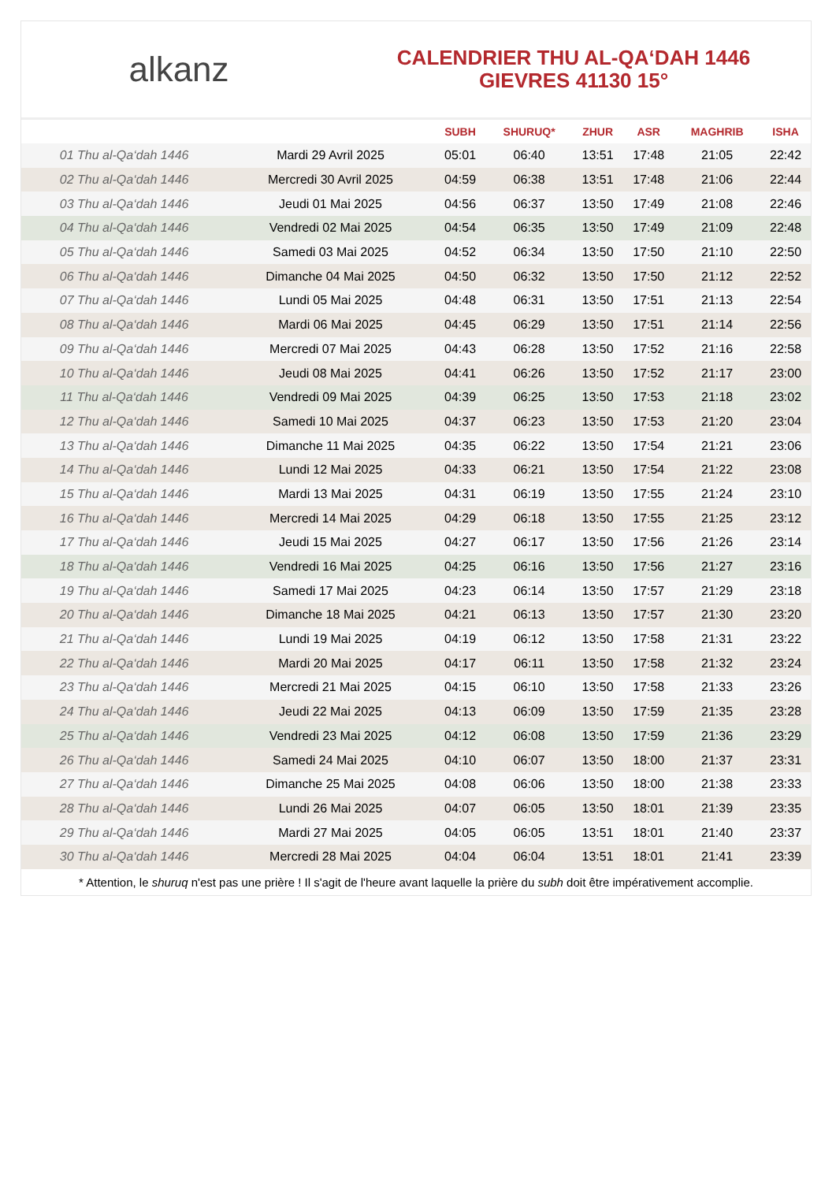alkanz
CALENDRIER THU AL-QA‘DAH 1446
GIEVRES 41130 15°
| | | SUBH | SHURUQ* | ZHUR | ASR | MAGHRIB | ISHA |
| --- | --- | --- | --- | --- | --- | --- | --- |
| 01 Thu al-Qa‘dah 1446 | Mardi 29 Avril 2025 | 05:01 | 06:40 | 13:51 | 17:48 | 21:05 | 22:42 |
| 02 Thu al-Qa‘dah 1446 | Mercredi 30 Avril 2025 | 04:59 | 06:38 | 13:51 | 17:48 | 21:06 | 22:44 |
| 03 Thu al-Qa‘dah 1446 | Jeudi 01 Mai 2025 | 04:56 | 06:37 | 13:50 | 17:49 | 21:08 | 22:46 |
| 04 Thu al-Qa‘dah 1446 | Vendredi 02 Mai 2025 | 04:54 | 06:35 | 13:50 | 17:49 | 21:09 | 22:48 |
| 05 Thu al-Qa‘dah 1446 | Samedi 03 Mai 2025 | 04:52 | 06:34 | 13:50 | 17:50 | 21:10 | 22:50 |
| 06 Thu al-Qa‘dah 1446 | Dimanche 04 Mai 2025 | 04:50 | 06:32 | 13:50 | 17:50 | 21:12 | 22:52 |
| 07 Thu al-Qa‘dah 1446 | Lundi 05 Mai 2025 | 04:48 | 06:31 | 13:50 | 17:51 | 21:13 | 22:54 |
| 08 Thu al-Qa‘dah 1446 | Mardi 06 Mai 2025 | 04:45 | 06:29 | 13:50 | 17:51 | 21:14 | 22:56 |
| 09 Thu al-Qa‘dah 1446 | Mercredi 07 Mai 2025 | 04:43 | 06:28 | 13:50 | 17:52 | 21:16 | 22:58 |
| 10 Thu al-Qa‘dah 1446 | Jeudi 08 Mai 2025 | 04:41 | 06:26 | 13:50 | 17:52 | 21:17 | 23:00 |
| 11 Thu al-Qa‘dah 1446 | Vendredi 09 Mai 2025 | 04:39 | 06:25 | 13:50 | 17:53 | 21:18 | 23:02 |
| 12 Thu al-Qa‘dah 1446 | Samedi 10 Mai 2025 | 04:37 | 06:23 | 13:50 | 17:53 | 21:20 | 23:04 |
| 13 Thu al-Qa‘dah 1446 | Dimanche 11 Mai 2025 | 04:35 | 06:22 | 13:50 | 17:54 | 21:21 | 23:06 |
| 14 Thu al-Qa‘dah 1446 | Lundi 12 Mai 2025 | 04:33 | 06:21 | 13:50 | 17:54 | 21:22 | 23:08 |
| 15 Thu al-Qa‘dah 1446 | Mardi 13 Mai 2025 | 04:31 | 06:19 | 13:50 | 17:55 | 21:24 | 23:10 |
| 16 Thu al-Qa‘dah 1446 | Mercredi 14 Mai 2025 | 04:29 | 06:18 | 13:50 | 17:55 | 21:25 | 23:12 |
| 17 Thu al-Qa‘dah 1446 | Jeudi 15 Mai 2025 | 04:27 | 06:17 | 13:50 | 17:56 | 21:26 | 23:14 |
| 18 Thu al-Qa‘dah 1446 | Vendredi 16 Mai 2025 | 04:25 | 06:16 | 13:50 | 17:56 | 21:27 | 23:16 |
| 19 Thu al-Qa‘dah 1446 | Samedi 17 Mai 2025 | 04:23 | 06:14 | 13:50 | 17:57 | 21:29 | 23:18 |
| 20 Thu al-Qa‘dah 1446 | Dimanche 18 Mai 2025 | 04:21 | 06:13 | 13:50 | 17:57 | 21:30 | 23:20 |
| 21 Thu al-Qa‘dah 1446 | Lundi 19 Mai 2025 | 04:19 | 06:12 | 13:50 | 17:58 | 21:31 | 23:22 |
| 22 Thu al-Qa‘dah 1446 | Mardi 20 Mai 2025 | 04:17 | 06:11 | 13:50 | 17:58 | 21:32 | 23:24 |
| 23 Thu al-Qa‘dah 1446 | Mercredi 21 Mai 2025 | 04:15 | 06:10 | 13:50 | 17:58 | 21:33 | 23:26 |
| 24 Thu al-Qa‘dah 1446 | Jeudi 22 Mai 2025 | 04:13 | 06:09 | 13:50 | 17:59 | 21:35 | 23:28 |
| 25 Thu al-Qa‘dah 1446 | Vendredi 23 Mai 2025 | 04:12 | 06:08 | 13:50 | 17:59 | 21:36 | 23:29 |
| 26 Thu al-Qa‘dah 1446 | Samedi 24 Mai 2025 | 04:10 | 06:07 | 13:50 | 18:00 | 21:37 | 23:31 |
| 27 Thu al-Qa‘dah 1446 | Dimanche 25 Mai 2025 | 04:08 | 06:06 | 13:50 | 18:00 | 21:38 | 23:33 |
| 28 Thu al-Qa‘dah 1446 | Lundi 26 Mai 2025 | 04:07 | 06:05 | 13:50 | 18:01 | 21:39 | 23:35 |
| 29 Thu al-Qa‘dah 1446 | Mardi 27 Mai 2025 | 04:05 | 06:05 | 13:51 | 18:01 | 21:40 | 23:37 |
| 30 Thu al-Qa‘dah 1446 | Mercredi 28 Mai 2025 | 04:04 | 06:04 | 13:51 | 18:01 | 21:41 | 23:39 |
* Attention, le shuruq n'est pas une prière ! Il s'agit de l'heure avant laquelle la prière du subh doit être impérativement accomplie.